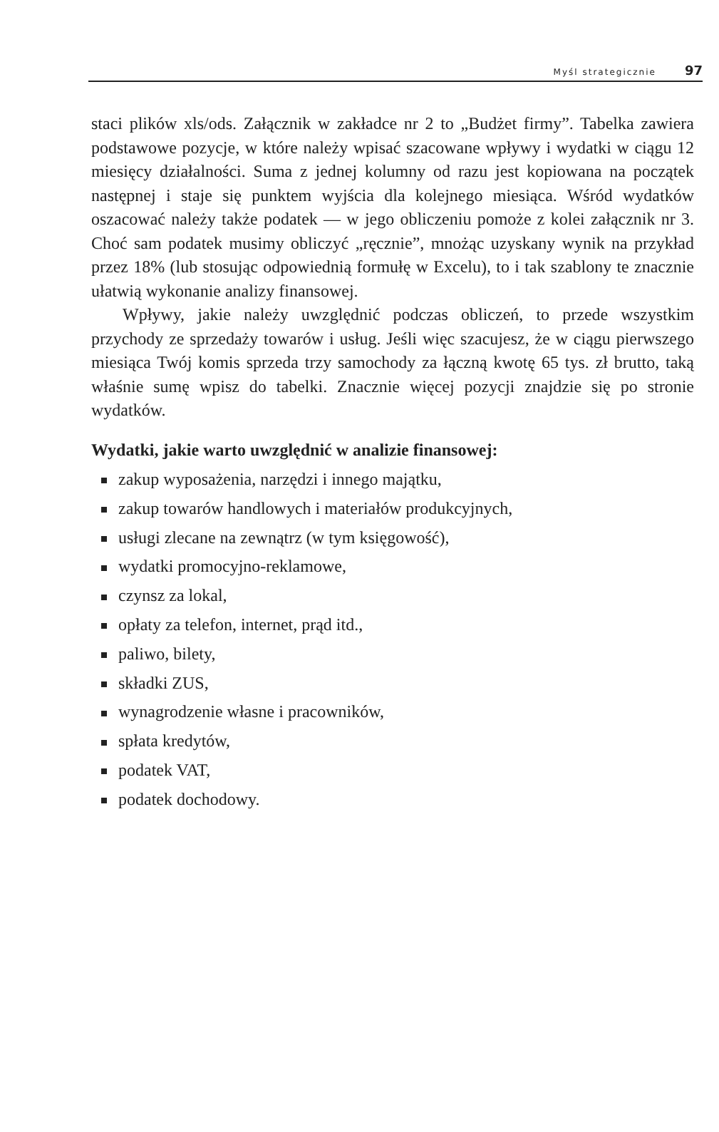Myśl strategicznie 97
staci plików xls/ods. Załącznik w zakładce nr 2 to „Budżet firmy”. Tabelka zawiera podstawowe pozycje, w które należy wpisać szacowane wpływy i wydatki w ciągu 12 miesięcy działalności. Suma z jednej kolumny od razu jest kopiowana na początek następnej i staje się punktem wyjścia dla kolejnego miesiąca. Wśród wydatków oszacować należy także podatek — w jego obliczeniu pomoże z kolei załącznik nr 3. Choć sam podatek musimy obliczyć „ręcznie”, mnożąc uzyskany wynik na przykład przez 18% (lub stosując odpowiednią formułę w Excelu), to i tak szablony te znacznie ułatwią wykonanie analizy finansowej.
Wpływy, jakie należy uwzględnić podczas obliczeń, to przede wszystkim przychody ze sprzedaży towarów i usług. Jeśli więc szacujesz, że w ciągu pierwszego miesiąca Twój komis sprzeda trzy samochody za łączną kwotę 65 tys. zł brutto, taką właśnie sumę wpisz do tabelki. Znacznie więcej pozycji znajdzie się po stronie wydatków.
Wydatki, jakie warto uwzględnić w analizie finansowej:
zakup wyposażenia, narzędzi i innego majątku,
zakup towarów handlowych i materiałów produkcyjnych,
usługi zlecane na zewnątrz (w tym księgowość),
wydatki promocyjno-reklamowe,
czynsz za lokal,
opłaty za telefon, internet, prąd itd.,
paliwo, bilety,
składki ZUS,
wynagrodzenie własne i pracowników,
spłata kredytów,
podatek VAT,
podatek dochodowy.